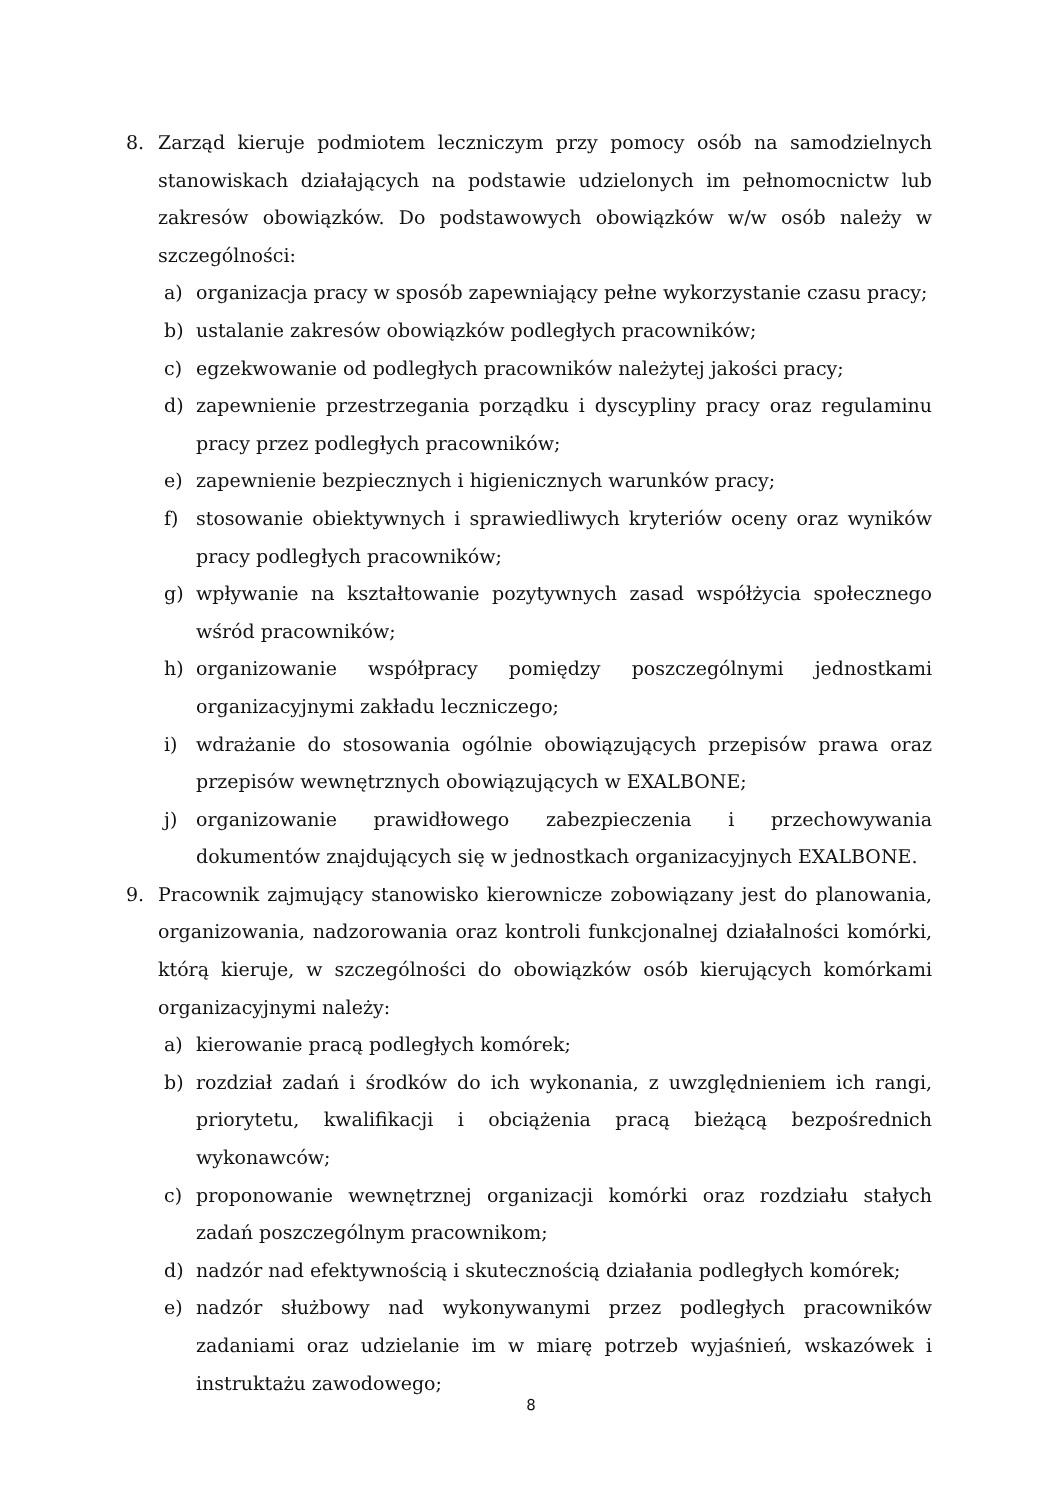8. Zarząd kieruje podmiotem leczniczym przy pomocy osób na samodzielnych stanowiskach działających na podstawie udzielonych im pełnomocnictw lub zakresów obowiązków. Do podstawowych obowiązków w/w osób należy w szczególności:
a) organizacja pracy w sposób zapewniający pełne wykorzystanie czasu pracy;
b) ustalanie zakresów obowiązków podległych pracowników;
c) egzekwowanie od podległych pracowników należytej jakości pracy;
d) zapewnienie przestrzegania porządku i dyscypliny pracy oraz regulaminu pracy przez podległych pracowników;
e) zapewnienie bezpiecznych i higienicznych warunków pracy;
f) stosowanie obiektywnych i sprawiedliwych kryteriów oceny oraz wyników pracy podległych pracowników;
g) wpływanie na kształtowanie pozytywnych zasad współżycia społecznego wśród pracowników;
h) organizowanie współpracy pomiędzy poszczególnymi jednostkami organizacyjnymi zakładu leczniczego;
i) wdrażanie do stosowania ogólnie obowiązujących przepisów prawa oraz przepisów wewnętrznych obowiązujących w EXALBONE;
j) organizowanie prawidłowego zabezpieczenia i przechowywania dokumentów znajdujących się w jednostkach organizacyjnych EXALBONE.
9. Pracownik zajmujący stanowisko kierownicze zobowiązany jest do planowania, organizowania, nadzorowania oraz kontroli funkcjonalnej działalności komórki, którą kieruje, w szczególności do obowiązków osób kierujących komórkami organizacyjnymi należy:
a) kierowanie pracą podległych komórek;
b) rozdział zadań i środków do ich wykonania, z uwzględnieniem ich rangi, priorytetu, kwalifikacji i obciążenia pracą bieżącą bezpośrednich wykonawców;
c) proponowanie wewnętrznej organizacji komórki oraz rozdziału stałych zadań poszczególnym pracownikom;
d) nadzór nad efektywnością i skutecznością działania podległych komórek;
e) nadzór służbowy nad wykonywanymi przez podległych pracowników zadaniami oraz udzielanie im w miarę potrzeb wyjaśnień, wskazówek i instruktażu zawodowego;
8